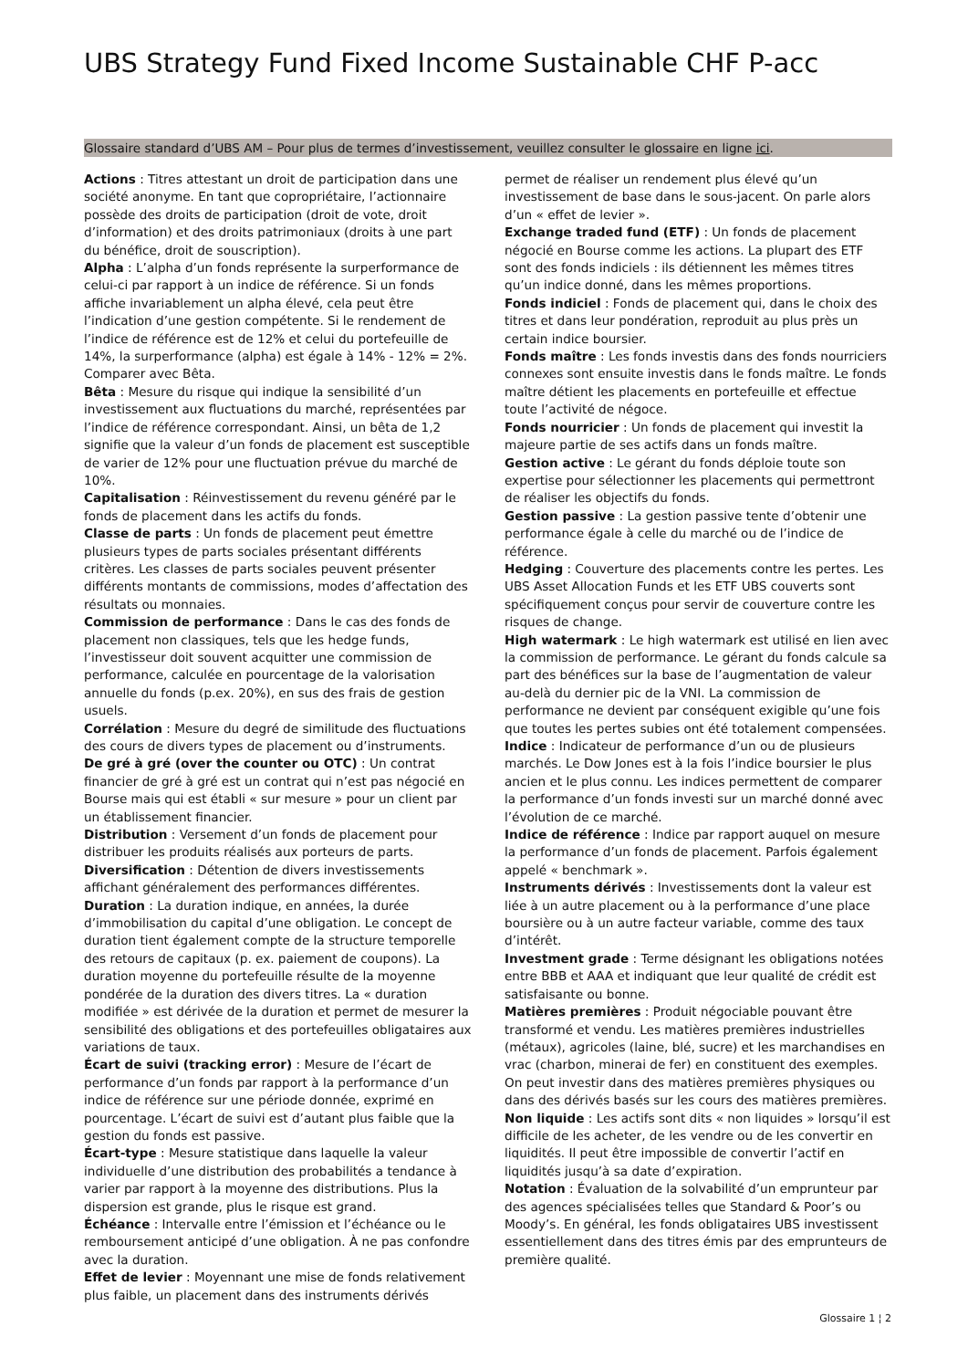UBS Strategy Fund Fixed Income Sustainable CHF P-acc
Glossaire standard d’UBS AM – Pour plus de termes d’investissement, veuillez consulter le glossaire en ligne ici.
Actions : Titres attestant un droit de participation dans une société anonyme. En tant que copropriétaire, l’actionnaire possède des droits de participation (droit de vote, droit d’information) et des droits patrimoniaux (droits à une part du bénéfice, droit de souscription).
Alpha : L’alpha d’un fonds représente la surperformance de celui-ci par rapport à un indice de référence. Si un fonds affiche invariablement un alpha élevé, cela peut être l’indication d’une gestion compétente. Si le rendement de l’indice de référence est de 12% et celui du portefeuille de 14%, la surperformance (alpha) est égale à 14% - 12% = 2%. Comparer avec Bêta.
Bêta : Mesure du risque qui indique la sensibilité d’un investissement aux fluctuations du marché, représentées par l’indice de référence correspondant. Ainsi, un bêta de 1,2 signifie que la valeur d’un fonds de placement est susceptible de varier de 12% pour une fluctuation prévue du marché de 10%.
Capitalisation : Réinvestissement du revenu généré par le fonds de placement dans les actifs du fonds.
Classe de parts : Un fonds de placement peut émettre plusieurs types de parts sociales présentant différents critères. Les classes de parts sociales peuvent présenter différents montants de commissions, modes d’affectation des résultats ou monnaies.
Commission de performance : Dans le cas des fonds de placement non classiques, tels que les hedge funds, l’investisseur doit souvent acquitter une commission de performance, calculée en pourcentage de la valorisation annuelle du fonds (p.ex. 20%), en sus des frais de gestion usuels.
Corrélation : Mesure du degré de similitude des fluctuations des cours de divers types de placement ou d’instruments.
De gré à gré (over the counter ou OTC) : Un contrat financier de gré à gré est un contrat qui n’est pas négocié en Bourse mais qui est établi « sur mesure » pour un client par un établissement financier.
Distribution : Versement d’un fonds de placement pour distribuer les produits réalisés aux porteurs de parts.
Diversification : Détention de divers investissements affichant généralement des performances différentes.
Duration : La duration indique, en années, la durée d’immobilisation du capital d’une obligation. Le concept de duration tient également compte de la structure temporelle des retours de capitaux (p. ex. paiement de coupons). La duration moyenne du portefeuille résulte de la moyenne pondérée de la duration des divers titres. La « duration modifiée » est dérivée de la duration et permet de mesurer la sensibilité des obligations et des portefeuilles obligataires aux variations de taux.
Écart de suivi (tracking error) : Mesure de l’écart de performance d’un fonds par rapport à la performance d’un indice de référence sur une période donnée, exprimé en pourcentage. L’écart de suivi est d’autant plus faible que la gestion du fonds est passive.
Écart-type : Mesure statistique dans laquelle la valeur individuelle d’une distribution des probabilités a tendance à varier par rapport à la moyenne des distributions. Plus la dispersion est grande, plus le risque est grand.
Échéance : Intervalle entre l’émission et l’échéance ou le remboursement anticipé d’une obligation. À ne pas confondre avec la duration.
Effet de levier : Moyennant une mise de fonds relativement plus faible, un placement dans des instruments dérivés permet de réaliser un rendement plus élevé qu’un investissement de base dans le sous-jacent. On parle alors d’un « effet de levier ».
Exchange traded fund (ETF) : Un fonds de placement négocié en Bourse comme les actions. La plupart des ETF sont des fonds indiciels : ils détiennent les mêmes titres qu’un indice donné, dans les mêmes proportions.
Fonds indiciel : Fonds de placement qui, dans le choix des titres et dans leur pondération, reproduit au plus près un certain indice boursier.
Fonds maître : Les fonds investis dans des fonds nourriciers connexes sont ensuite investis dans le fonds maître. Le fonds maître détient les placements en portefeuille et effectue toute l’activité de négoce.
Fonds nourricier : Un fonds de placement qui investit la majeure partie de ses actifs dans un fonds maître.
Gestion active : Le gérant du fonds déploie toute son expertise pour sélectionner les placements qui permettront de réaliser les objectifs du fonds.
Gestion passive : La gestion passive tente d’obtenir une performance égale à celle du marché ou de l’indice de référence.
Hedging : Couverture des placements contre les pertes. Les UBS Asset Allocation Funds et les ETF UBS couverts sont spécifiquement conçus pour servir de couverture contre les risques de change.
High watermark : Le high watermark est utilisé en lien avec la commission de performance. Le gérant du fonds calcule sa part des bénéfices sur la base de l’augmentation de valeur au-delà du dernier pic de la VNI. La commission de performance ne devient par conséquent exigible qu’une fois que toutes les pertes subies ont été totalement compensées.
Indice : Indicateur de performance d’un ou de plusieurs marchés. Le Dow Jones est à la fois l’indice boursier le plus ancien et le plus connu. Les indices permettent de comparer la performance d’un fonds investi sur un marché donné avec l’évolution de ce marché.
Indice de référence : Indice par rapport auquel on mesure la performance d’un fonds de placement. Parfois également appelé « benchmark ».
Instruments dérivés : Investissements dont la valeur est liée à un autre placement ou à la performance d’une place boursière ou à un autre facteur variable, comme des taux d’intérêt.
Investment grade : Terme désignant les obligations notées entre BBB et AAA et indiquant que leur qualité de crédit est satisfaisante ou bonne.
Matières premières : Produit négociable pouvant être transformé et vendu. Les matières premières industrielles (métaux), agricoles (laine, blé, sucre) et les marchandises en vrac (charbon, minerai de fer) en constituent des exemples. On peut investir dans des matières premières physiques ou dans des dérivés basés sur les cours des matières premières.
Non liquide : Les actifs sont dits « non liquides » lorsqu’il est difficile de les acheter, de les vendre ou de les convertir en liquidités. Il peut être impossible de convertir l’actif en liquidités jusqu’à sa date d’expiration.
Notation : Évaluation de la solvabilité d’un emprunteur par des agences spécialisées telles que Standard & Poor’s ou Moody’s. En général, les fonds obligataires UBS investissent essentiellement dans des titres émis par des emprunteurs de première qualité.
Glossaire 1 ¦ 2